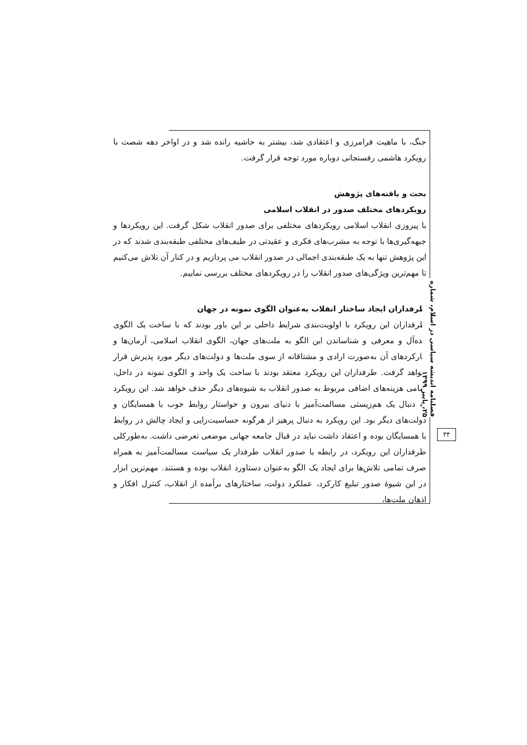جنگ، با ماهیت فرامرزی و اعتقادی شد، بیشتر به حاشیه رانده شد و در اواخر دهه شصت با رویکرد هاشمی رفسنجانی دوباره مورد توجه قرار گرفت.
بحث و یافته‌های پژوهش
رویکردهای مختلف صدور در انقلاب اسلامی
با پیروزی انقلاب اسلامی رویکردهای مختلفی برای صدور انقلاب شکل گرفت. این رویکردها و جبهه‌گیری‌ها با توجه به مشرب‌های فکری و عقیدتی در طیف‌های مختلفی طبقه‌بندی شدند که در این پژوهش تنها به یک طبقه‌بندی اجمالی در صدور انقلاب می پردازیم و در کنار آن تلاش می‌کنیم تا مهم‌ترین ویژگی‌های صدور انقلاب را در رویکردهای مختلف بررسی نماییم.
طرفداران ایجاد ساختار انقلاب به‌عنوان الگوی نمونه در جهان
طرفداران این رویکرد با اولویت‌بندی شرایط داخلی بر این باور بودند که با ساخت یک الگوی ایده‌آل و معرفی و شناساندن این الگو به ملت‌های جهان، الگوی انقلاب اسلامی، آرمان‌ها و کارکردهای آن به‌صورت ارادی و مشتاقانه از سوی ملت‌ها و دولت‌های دیگر مورد پذیرش قرار خواهد گرفت. طرفداران این رویکرد معتقد بودند با ساخت یک واحد و الگوی نمونه در داخل، تمامی هزینه‌های اضافی مربوط به صدور انقلاب به شیوه‌های دیگر حذف خواهد شد. این رویکرد به دنبال یک هم‌زیستی مسالمت‌آمیز با دنیای بیرون و خواستار روابط خوب با همسایگان و دولت‌های دیگر بود. این رویکرد به دنبال پرهیز از هرگونه حساسیت‌زایی و ایجاد چالش در روابط با همسایگان بوده و اعتقاد داشت نباید در قبال جامعه جهانی موضعی تعرضی داشت. به‌طورکلی طرفداران این رویکرد، در رابطه با صدور انقلاب طرفدار یک سیاست مسالمت‌آمیز به همراه صرف تمامی تلاش‌ها برای ایجاد یک الگو به‌عنوان دستاورد انقلاب بوده و هستند. مهم‌ترین ابزار در این شیوهٔ صدور تبلیغ کارکرد، عملکرد دولت، ساختارهای برآمده از انقلاب، کنترل افکار و اذهان ملت‌ها،
فصلنامه اندیشه سیاسی در اسلام، شماره ۲۵، پاییز ۱۳۹۹
۳۴